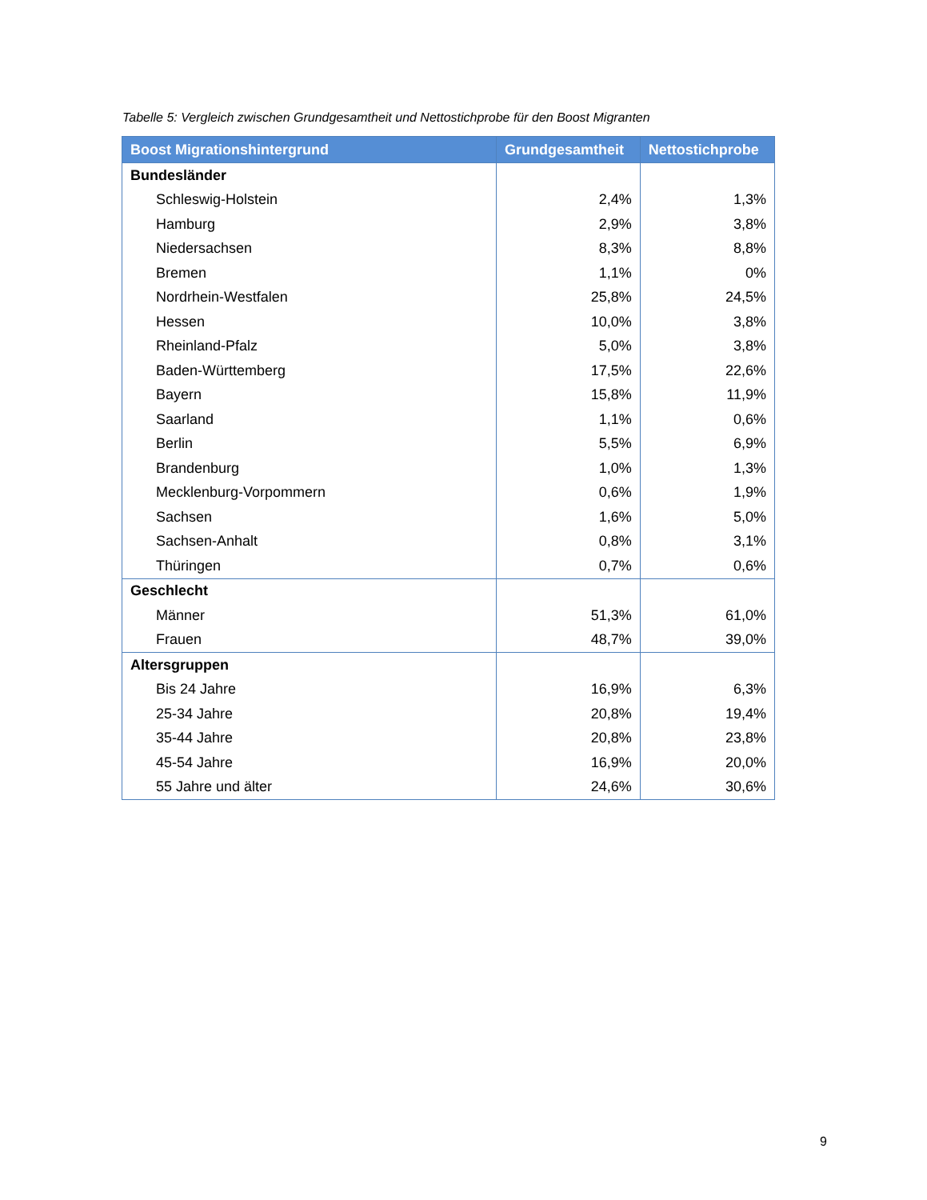Tabelle 5: Vergleich zwischen Grundgesamtheit und Nettostichprobe für den Boost Migranten
| Boost Migrationshintergrund | Grundgesamtheit | Nettostichprobe |
| --- | --- | --- |
| Bundesländer | | |
| Schleswig-Holstein | 2,4% | 1,3% |
| Hamburg | 2,9% | 3,8% |
| Niedersachsen | 8,3% | 8,8% |
| Bremen | 1,1% | 0% |
| Nordrhein-Westfalen | 25,8% | 24,5% |
| Hessen | 10,0% | 3,8% |
| Rheinland-Pfalz | 5,0% | 3,8% |
| Baden-Württemberg | 17,5% | 22,6% |
| Bayern | 15,8% | 11,9% |
| Saarland | 1,1% | 0,6% |
| Berlin | 5,5% | 6,9% |
| Brandenburg | 1,0% | 1,3% |
| Mecklenburg-Vorpommern | 0,6% | 1,9% |
| Sachsen | 1,6% | 5,0% |
| Sachsen-Anhalt | 0,8% | 3,1% |
| Thüringen | 0,7% | 0,6% |
| Geschlecht | | |
| Männer | 51,3% | 61,0% |
| Frauen | 48,7% | 39,0% |
| Altersgruppen | | |
| Bis 24 Jahre | 16,9% | 6,3% |
| 25-34 Jahre | 20,8% | 19,4% |
| 35-44 Jahre | 20,8% | 23,8% |
| 45-54 Jahre | 16,9% | 20,0% |
| 55 Jahre und älter | 24,6% | 30,6% |
9